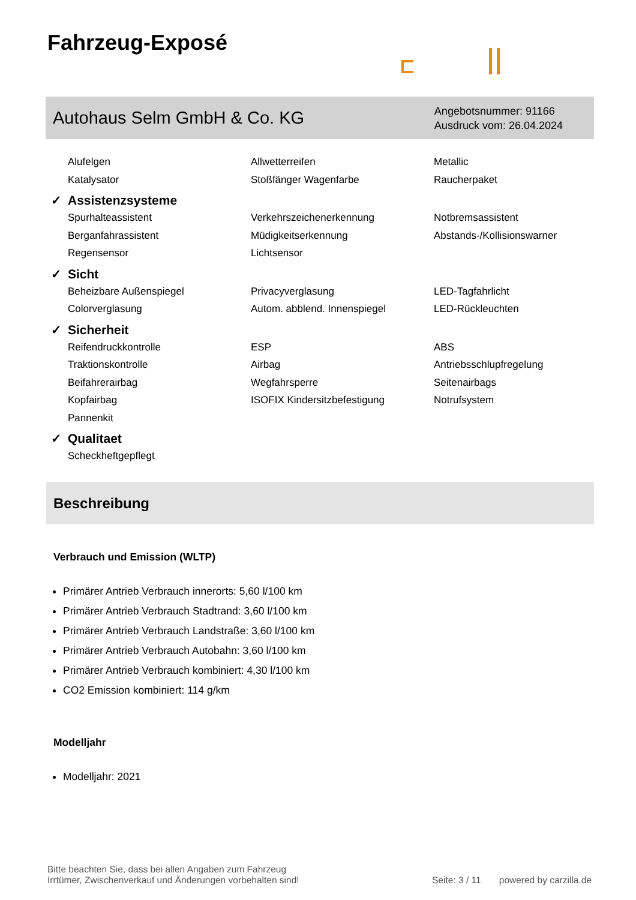Fahrzeug-Exposé
Autohaus Selm GmbH & Co. KG
Angebotsnummer: 91166
Ausdruck vom: 26.04.2024
Alufelgen
Allwetterreifen
Metallic
Katalysator
Stoßfänger Wagenfarbe
Raucherpaket
✓ Assistenzsysteme
Spurhalteassistent
Verkehrszeichenerkennung
Notbremsassistent
Berganfahrassistent
Müdigkeitserkennung
Abstands-/Kollisionswarner
Regensensor
Lichtsensor
✓ Sicht
Beheizbare Außenspiegel
Privacyverglasung
LED-Tagfahrlicht
Colorverglasung
Autom. abblend. Innenspiegel
LED-Rückleuchten
✓ Sicherheit
Reifendruckkontrolle
ESP
ABS
Traktionskontrolle
Airbag
Antriebsschlupfregelung
Beifahrerairbag
Wegfahrsperre
Seitenairbags
Kopfairbag
ISOFIX Kindersitzbefestigung
Notrufsystem
Pannenkit
✓ Qualitaet
Scheckheftgepflegt
Beschreibung
Verbrauch und Emission (WLTP)
Primärer Antrieb Verbrauch innerorts: 5,60 l/100 km
Primärer Antrieb Verbrauch Stadtrand: 3,60 l/100 km
Primärer Antrieb Verbrauch Landstraße: 3,60 l/100 km
Primärer Antrieb Verbrauch Autobahn: 3,60 l/100 km
Primärer Antrieb Verbrauch kombiniert: 4,30 l/100 km
CO2 Emission kombiniert: 114 g/km
Modelljahr
Modelljahr: 2021
Bitte beachten Sie, dass bei allen Angaben zum Fahrzeug
Irrtümer, Zwischenverkauf und Änderungen vorbehalten sind!
Seite: 3 / 11 powered by carzilla.de